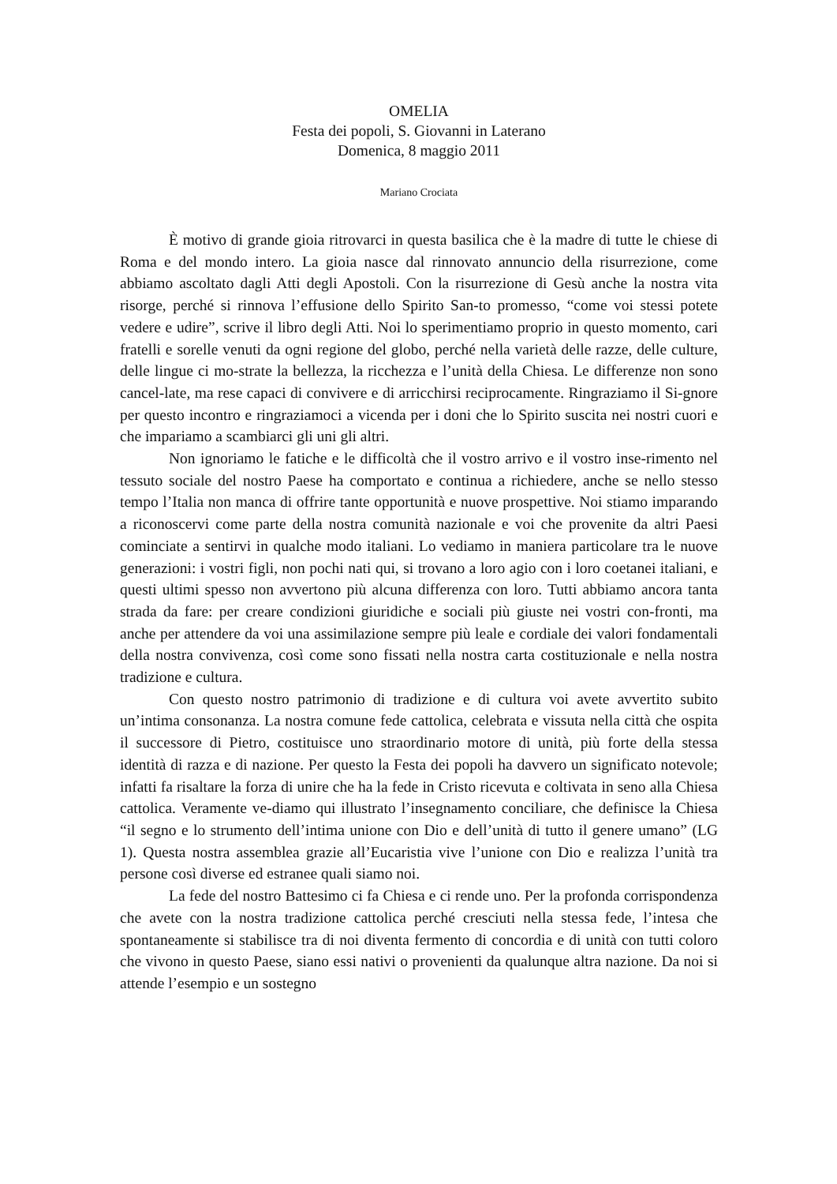OMELIA
Festa dei popoli, S. Giovanni in Laterano
Domenica, 8 maggio 2011
Mariano Crociata
È motivo di grande gioia ritrovarci in questa basilica che è la madre di tutte le chiese di Roma e del mondo intero. La gioia nasce dal rinnovato annuncio della risurrezione, come abbiamo ascoltato dagli Atti degli Apostoli. Con la risurrezione di Gesù anche la nostra vita risorge, perché si rinnova l’effusione dello Spirito San-to promesso, “come voi stessi potete vedere e udire”, scrive il libro degli Atti. Noi lo sperimentiamo proprio in questo momento, cari fratelli e sorelle venuti da ogni regione del globo, perché nella varietà delle razze, delle culture, delle lingue ci mo-strate la bellezza, la ricchezza e l’unità della Chiesa. Le differenze non sono cancel-late, ma rese capaci di convivere e di arricchirsi reciprocamente. Ringraziamo il Si-gnore per questo incontro e ringraziamoci a vicenda per i doni che lo Spirito suscita nei nostri cuori e che impariamo a scambiarci gli uni gli altri.
Non ignoriamo le fatiche e le difficoltà che il vostro arrivo e il vostro inse-rimento nel tessuto sociale del nostro Paese ha comportato e continua a richiedere, anche se nello stesso tempo l’Italia non manca di offrire tante opportunità e nuove prospettive. Noi stiamo imparando a riconoscervi come parte della nostra comunità nazionale e voi che provenite da altri Paesi cominciate a sentirvi in qualche modo italiani. Lo vediamo in maniera particolare tra le nuove generazioni: i vostri figli, non pochi nati qui, si trovano a loro agio con i loro coetanei italiani, e questi ultimi spesso non avvertono più alcuna differenza con loro. Tutti abbiamo ancora tanta strada da fare: per creare condizioni giuridiche e sociali più giuste nei vostri con-fronti, ma anche per attendere da voi una assimilazione sempre più leale e cordiale dei valori fondamentali della nostra convivenza, così come sono fissati nella nostra carta costituzionale e nella nostra tradizione e cultura.
Con questo nostro patrimonio di tradizione e di cultura voi avete avvertito subito un’intima consonanza. La nostra comune fede cattolica, celebrata e vissuta nella città che ospita il successore di Pietro, costituisce uno straordinario motore di unità, più forte della stessa identità di razza e di nazione. Per questo la Festa dei popoli ha davvero un significato notevole; infatti fa risaltare la forza di unire che ha la fede in Cristo ricevuta e coltivata in seno alla Chiesa cattolica. Veramente ve-diamo qui illustrato l’insegnamento conciliare, che definisce la Chiesa “il segno e lo strumento dell’intima unione con Dio e dell’unità di tutto il genere umano” (LG 1). Questa nostra assemblea grazie all’Eucaristia vive l’unione con Dio e realizza l’unità tra persone così diverse ed estranee quali siamo noi.
La fede del nostro Battesimo ci fa Chiesa e ci rende uno. Per la profonda corrispondenza che avete con la nostra tradizione cattolica perché cresciuti nella stessa fede, l’intesa che spontaneamente si stabilisce tra di noi diventa fermento di concordia e di unità con tutti coloro che vivono in questo Paese, siano essi nativi o provenienti da qualunque altra nazione. Da noi si attende l’esempio e un sostegno